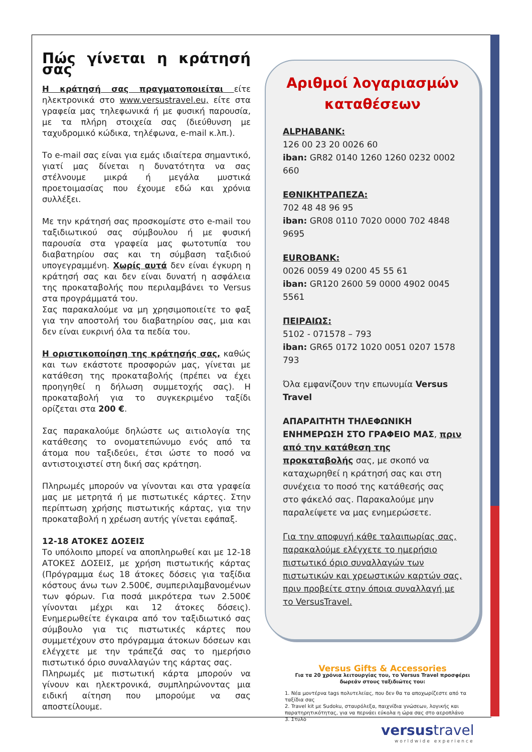Πώς γίνεται η κράτησή σας
Η κράτησή σας πραγματοποιείται είτε ηλεκτρονικά στο www.versustravel.eu, είτε στα γραφεία μας τηλεφωνικά ή με φυσική παρουσία, με τα πλήρη στοιχεία σας (διεύθυνση με ταχυδρομικό κώδικα, τηλέφωνα, e-mail κ.λπ.).
Το e-mail σας είναι για εμάς ιδιαίτερα σημαντικό, γιατί μας δίνεται η δυνατότητα να σας στέλνουμε μικρά ή μεγάλα μυστικά προετοιμασίας που έχουμε εδώ και χρόνια συλλέξει.
Με την κράτησή σας προσκομίστε στο e-mail του ταξιδιωτικού σας σύμβουλου ή με φυσική παρουσία στα γραφεία μας φωτοτυπία του διαβατηρίου σας και τη σύμβαση ταξιδιού υπογεγραμμένη. Χωρίς αυτά δεν είναι έγκυρη η κράτησή σας και δεν είναι δυνατή η ασφάλεια της προκαταβολής που περιλαμβάνει το Versus στα προγράμματά του.
Σας παρακαλούμε να μη χρησιμοποιείτε το φαξ για την αποστολή του διαβατηρίου σας, μια και δεν είναι ευκρινή όλα τα πεδία του.
Η οριστικοποίηση της κράτησής σας, καθώς και των εκάστοτε προσφορών μας, γίνεται με κατάθεση της προκαταβολής (πρέπει να έχει προηγηθεί η δήλωση συμμετοχής σας). Η προκαταβολή για το συγκεκριμένο ταξίδι ορίζεται στα 200 €.
Σας παρακαλούμε δηλώστε ως αιτιολογία της κατάθεσης το ονοματεπώνυμο ενός από τα άτομα που ταξιδεύει, έτσι ώστε το ποσό να αντιστοιχιστεί στη δική σας κράτηση.
Πληρωμές μπορούν να γίνονται και στα γραφεία μας με μετρητά ή με πιστωτικές κάρτες. Στην περίπτωση χρήσης πιστωτικής κάρτας, για την προκαταβολή η χρέωση αυτής γίνεται εφάπαξ.
12-18 ΑΤΟΚΕΣ ΔΟΣΕΙΣ
Το υπόλοιπο μπορεί να αποπληρωθεί και με 12-18 ΑΤΟΚΕΣ ΔΟΣΕΙΣ, με χρήση πιστωτικής κάρτας (Πρόγραμμα έως 18 άτοκες δόσεις για ταξίδια κόστους άνω των 2.500€, συμπεριλαμβανομένων των φόρων. Για ποσά μικρότερα των 2.500€ γίνονται μέχρι και 12 άτοκες δόσεις). Ενημερωθείτε έγκαιρα από τον ταξιδιωτικό σας σύμβουλο για τις πιστωτικές κάρτες που συμμετέχουν στο πρόγραμμα άτοκων δόσεων και ελέγχετε με την τράπεζά σας το ημερήσιο πιστωτικό όριο συναλλαγών της κάρτας σας.
Πληρωμές με πιστωτική κάρτα μπορούν να γίνουν και ηλεκτρονικά, συμπληρώνοντας μια ειδική αίτηση που μπορούμε να σας αποστείλουμε.
Αριθμοί λογαριασμών καταθέσεων
ALPHABANK:
126 00 23 20 0026 60
iban: GR82 0140 1260 1260 0232 0002 660
ΕΘΝΙΚΗΤΡΑΠΕΖΑ:
702 48 48 96 95
iban: GR08 0110 7020 0000 702 4848 9695
EUROBANK:
0026 0059 49 0200 45 55 61
iban: GR120 2600 59 0000 4902 0045 5561
ΠΕΙΡΑΙΩΣ:
5102 - 071578 – 793
iban: GR65 0172 1020 0051 0207 1578 793
Όλα εμφανίζουν την επωνυμία Versus Travel
ΑΠΑΡΑΙΤΗΤΗ ΤΗΛΕΦΩΝΙΚΗ ΕΝΗΜΕΡΩΣΗ ΣΤΟ ΓΡΑΦΕΙΟ ΜΑΣ, πριν από την κατάθεση της προκαταβολής σας, με σκοπό να καταχωρηθεί η κράτησή σας και στη συνέχεια το ποσό της κατάθεσής σας στο φάκελό σας. Παρακαλούμε μην παραλείψετε να μας ενημερώσετε.
Για την αποφυγή κάθε ταλαιπωρίας σας, παρακαλούμε ελέγχετε το ημερήσιο πιστωτικό όριο συναλλαγών των πιστωτικών και χρεωστικών καρτών σας, πριν προβείτε στην όποια συναλλαγή με το VersusTravel.
Versus Gifts & Accessories
Για τα 20 χρόνια λειτουργίας του, το Versus Travel προσφέρει δωρεάν στους ταξιδιώτες του:
1. Νέα μοντέρνα tags πολυτελείας, που δεν θα τα αποχωρίζεστε από τα ταξίδια σας
2. Travel kit με Sudoku, σταυρόλεξα, παιχνίδια γνώσεων, λογικής και παρατηρητικότητας, για να περνάει εύκολα η ώρα σας στο αεροπλάνο
3. Στυλό
versustravel
worldwide experience